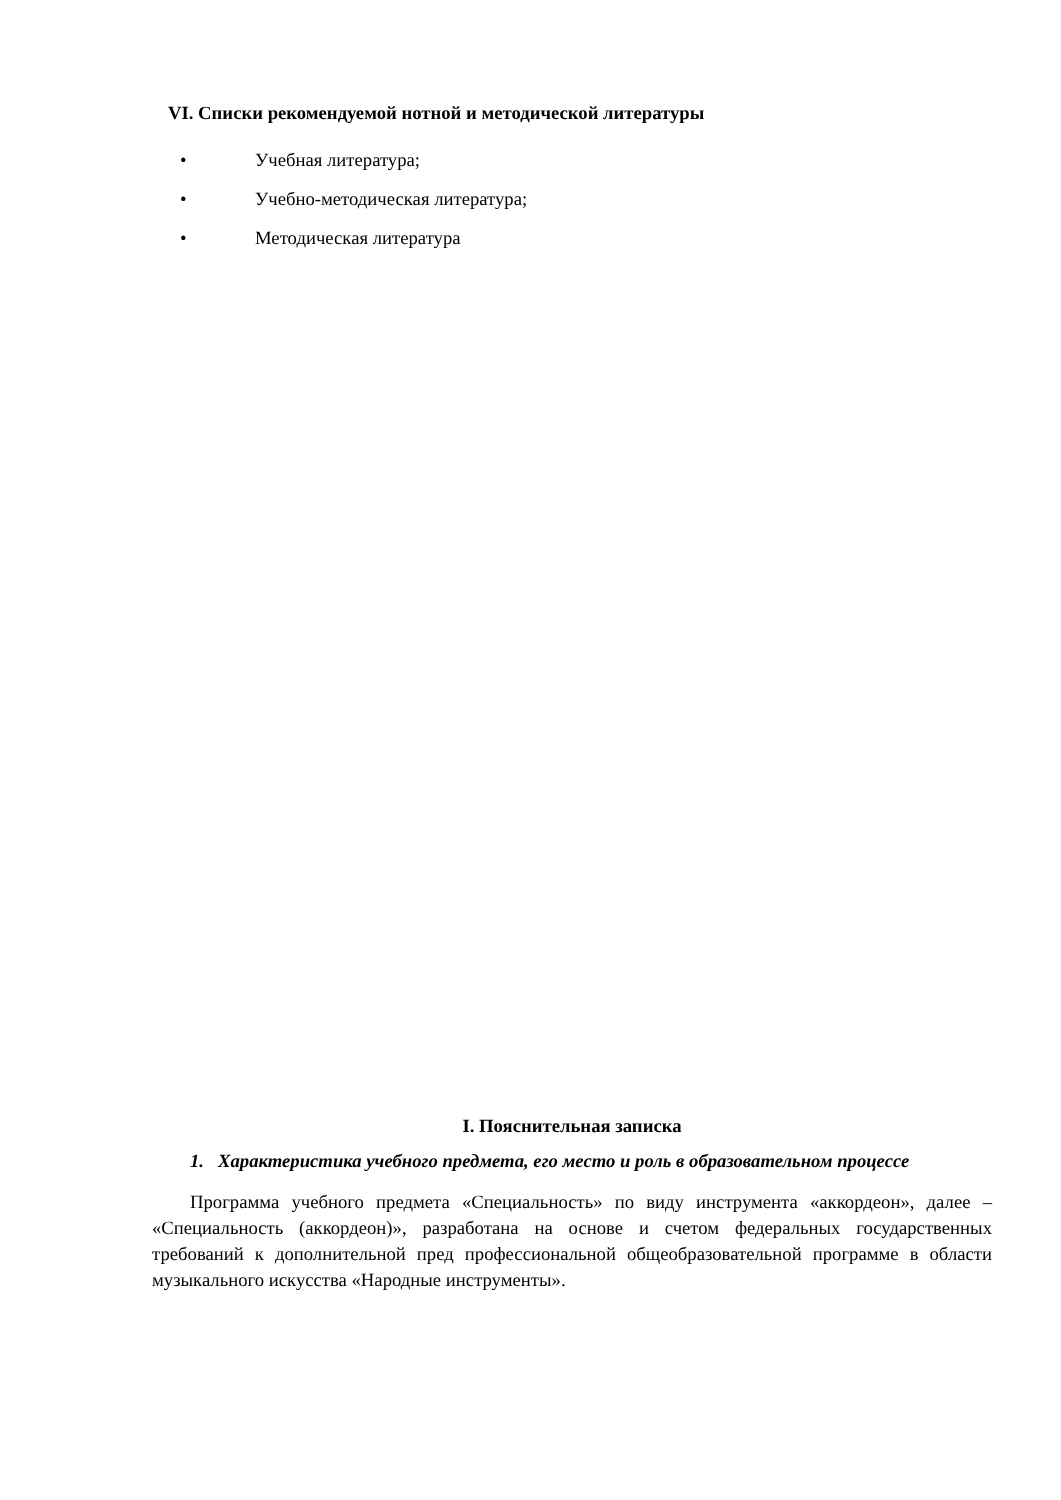VI. Списки рекомендуемой нотной и методической литературы
• Учебная литература;
• Учебно-методическая литература;
• Методическая литература
I. Пояснительная записка
1. Характеристика учебного предмета, его место и роль в образовательном процессе
Программа учебного предмета «Специальность» по виду инструмента «аккордеон», далее – «Специальность (аккордеон)», разработана на основе и счетом федеральных государственных требований к дополнительной пред профессиональной общеобразовательной программе в области музыкального искусства «Народные инструменты».